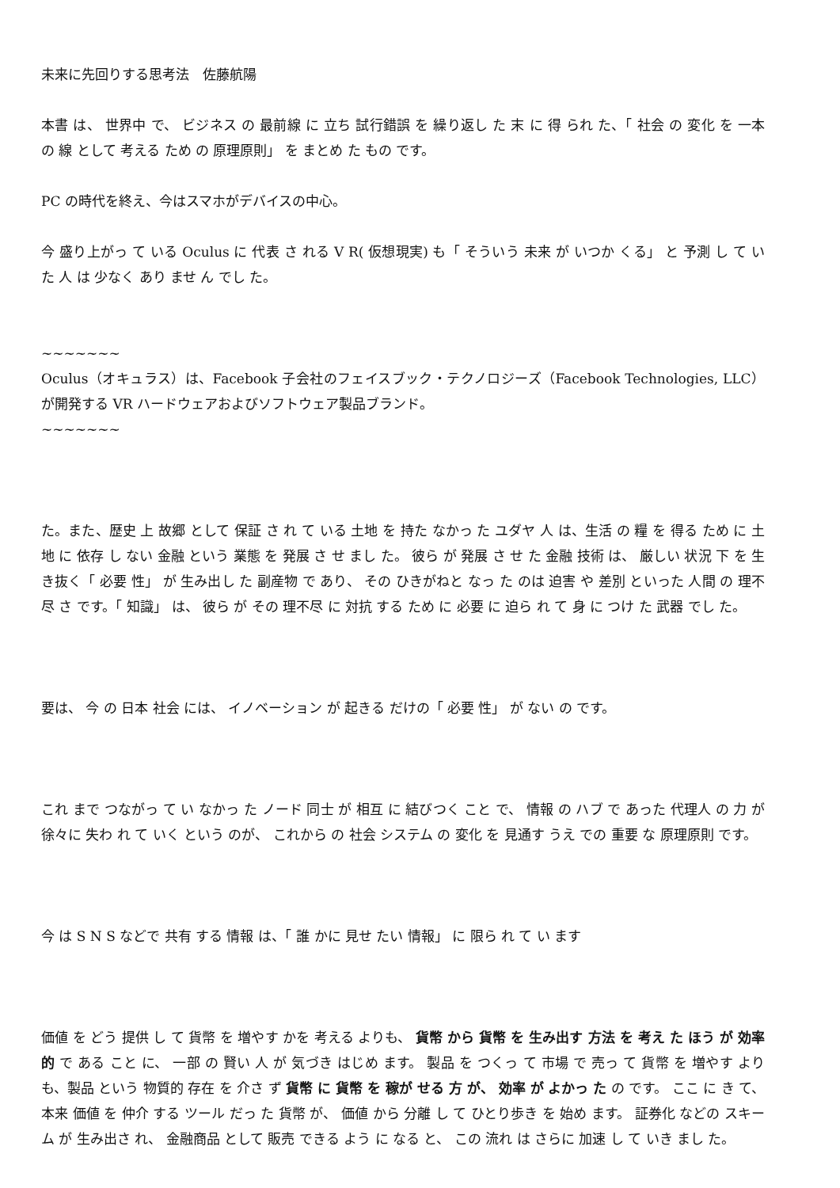未来に先回りする思考法　佐藤航陽
本書 は、 世界中 で、 ビジネス の 最前線 に 立ち 試行錯誤 を 繰り返し た 末 に 得 られ た、「 社会 の 変化 を 一本 の 線 として 考える ため の 原理原則」 を まとめ た もの です。
PC の時代を終え、今はスマホがデバイスの中心。
今 盛り上がっ て いる Oculus に 代表 さ れる V R( 仮想現実) も「 そういう 未来 が いつか くる」 と 予測 し て い た 人 は 少なく あり ませ ん でし た。
~~~~~~~
Oculus（オキュラス）は、Facebook 子会社のフェイスブック・テクノロジーズ（Facebook Technologies, LLC）が開発する VR ハードウェアおよびソフトウェア製品ブランド。
~~~~~~~
た。また、歴史 上 故郷 として 保証 さ れ て いる 土地 を 持た なかっ た ユダヤ 人 は、生活 の 糧 を 得る ため に 土地 に 依存 し ない 金融 という 業態 を 発展 さ せ まし た。 彼ら が 発展 さ せ た 金融 技術 は、 厳しい 状況 下 を 生き抜く「 必要 性」 が 生み出し た 副産物 で あり、 その ひきがねと なっ た のは 迫害 や 差別 といった 人間 の 理不尽 さ です。「 知識」 は、 彼ら が その 理不尽 に 対抗 する ため に 必要 に 迫ら れ て 身 に つけ た 武器 でし た。
要は、 今 の 日本 社会 には、 イノベーション が 起きる だけの「 必要 性」 が ない の です。
これ まで つながっ て い なかっ た ノード 同士 が 相互 に 結びつく こと で、 情報 の ハブ で あった 代理人 の 力 が 徐々に 失わ れ て いく という のが、 これから の 社会 システム の 変化 を 見通す うえ での 重要 な 原理原則 です。
今 は S N S などで 共有 する 情報 は、「 誰 かに 見せ たい 情報」 に 限ら れ て い ます
価値 を どう 提供 し て 貨幣 を 増やす かを 考える よりも、 貨幣 から 貨幣 を 生み出す 方法 を 考え た ほう が 効率的 で ある こと に、 一部 の 賢い 人 が 気づき はじめ ます。 製品 を つくっ て 市場 で 売っ て 貨幣 を 増やす よりも、製品 という 物質的 存在 を 介さ ず 貨幣 に 貨幣 を 稼が せる 方 が、 効率 が よかっ た の です。 ここ に き て、 本来 価値 を 仲介 する ツール だっ た 貨幣 が、 価値 から 分離 し て ひとり歩き を 始め ます。 証券化 などの スキーム が 生み出さ れ、 金融商品 として 販売 できる よう に なる と、 この 流れ は さらに 加速 し て いき まし た。